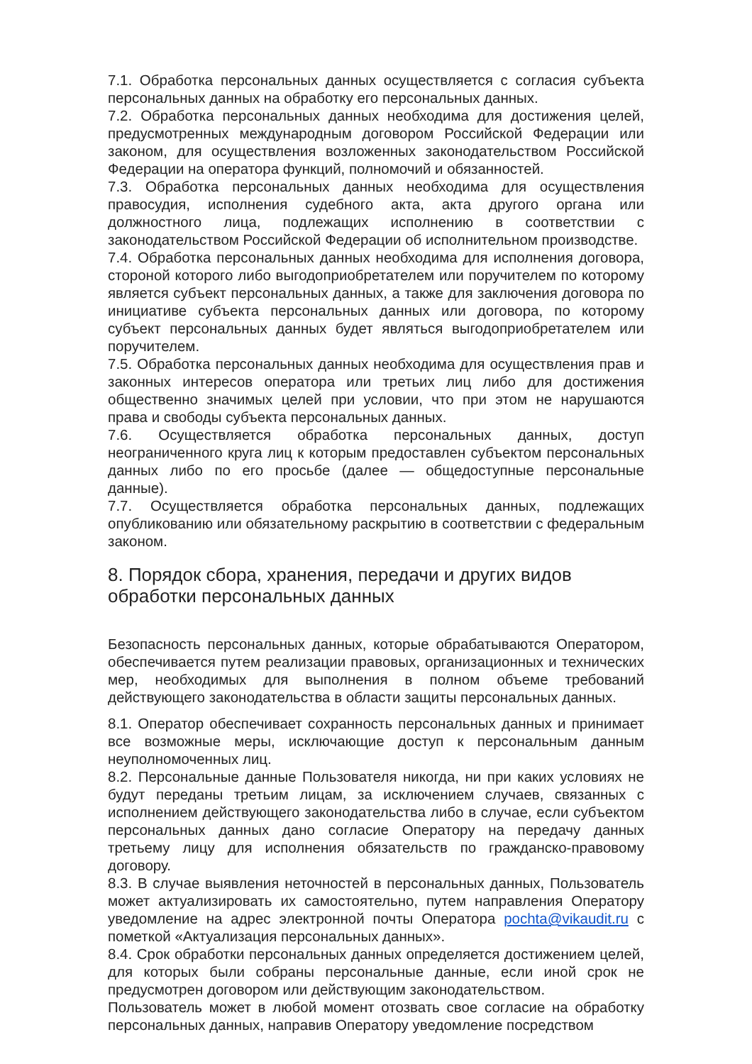7.1. Обработка персональных данных осуществляется с согласия субъекта персональных данных на обработку его персональных данных.
7.2. Обработка персональных данных необходима для достижения целей, предусмотренных международным договором Российской Федерации или законом, для осуществления возложенных законодательством Российской Федерации на оператора функций, полномочий и обязанностей.
7.3. Обработка персональных данных необходима для осуществления правосудия, исполнения судебного акта, акта другого органа или должностного лица, подлежащих исполнению в соответствии с законодательством Российской Федерации об исполнительном производстве.
7.4. Обработка персональных данных необходима для исполнения договора, стороной которого либо выгодоприобретателем или поручителем по которому является субъект персональных данных, а также для заключения договора по инициативе субъекта персональных данных или договора, по которому субъект персональных данных будет являться выгодоприобретателем или поручителем.
7.5. Обработка персональных данных необходима для осуществления прав и законных интересов оператора или третьих лиц либо для достижения общественно значимых целей при условии, что при этом не нарушаются права и свободы субъекта персональных данных.
7.6. Осуществляется обработка персональных данных, доступ неограниченного круга лиц к которым предоставлен субъектом персональных данных либо по его просьбе (далее — общедоступные персональные данные).
7.7. Осуществляется обработка персональных данных, подлежащих опубликованию или обязательному раскрытию в соответствии с федеральным законом.
8. Порядок сбора, хранения, передачи и других видов обработки персональных данных
Безопасность персональных данных, которые обрабатываются Оператором, обеспечивается путем реализации правовых, организационных и технических мер, необходимых для выполнения в полном объеме требований действующего законодательства в области защиты персональных данных.
8.1. Оператор обеспечивает сохранность персональных данных и принимает все возможные меры, исключающие доступ к персональным данным неуполномоченных лиц.
8.2. Персональные данные Пользователя никогда, ни при каких условиях не будут переданы третьим лицам, за исключением случаев, связанных с исполнением действующего законодательства либо в случае, если субъектом персональных данных дано согласие Оператору на передачу данных третьему лицу для исполнения обязательств по гражданско-правовому договору.
8.3. В случае выявления неточностей в персональных данных, Пользователь может актуализировать их самостоятельно, путем направления Оператору уведомление на адрес электронной почты Оператора pochta@vikaudit.ru с пометкой «Актуализация персональных данных».
8.4. Срок обработки персональных данных определяется достижением целей, для которых были собраны персональные данные, если иной срок не предусмотрен договором или действующим законодательством.
Пользователь может в любой момент отозвать свое согласие на обработку персональных данных, направив Оператору уведомление посредством